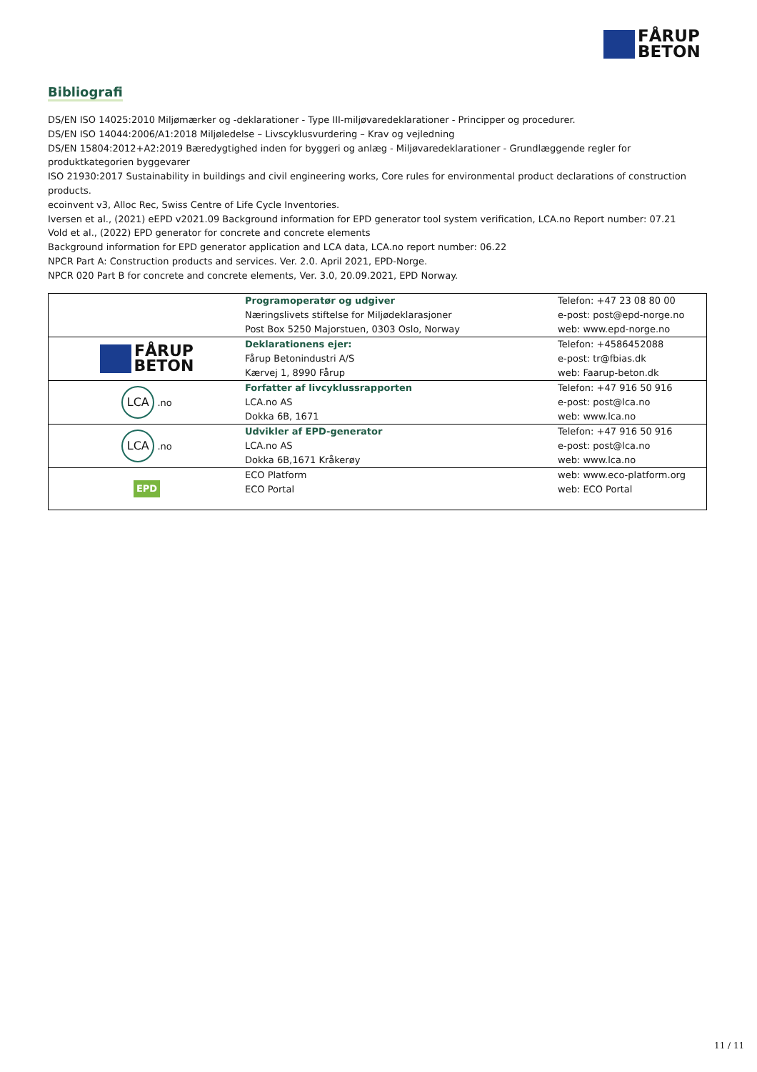FÅRUP
BETON
Bibliografi
DS/EN ISO 14025:2010 Miljømærker og -deklarationer - Type III-miljøvaredeklarationer - Principper og procedurer.
DS/EN ISO 14044:2006/A1:2018 Miljøledelse – Livscyklusvurdering – Krav og vejledning
DS/EN 15804:2012+A2:2019 Bæredygtighed inden for byggeri og anlæg - Miljøvaredeklarationer - Grundlæggende regler for produktkategorien byggevarer
ISO 21930:2017 Sustainability in buildings and civil engineering works, Core rules for environmental product declarations of construction products.
ecoinvent v3, Alloc Rec, Swiss Centre of Life Cycle Inventories.
Iversen et al., (2021) eEPD v2021.09 Background information for EPD generator tool system verification, LCA.no Report number: 07.21
Vold et al., (2022) EPD generator for concrete and concrete elements
Background information for EPD generator application and LCA data, LCA.no report number: 06.22
NPCR Part A: Construction products and services. Ver. 2.0. April 2021, EPD-Norge.
NPCR 020 Part B for concrete and concrete elements, Ver. 3.0, 20.09.2021, EPD Norway.
| | Programoperatør og udgiver Næringslivets stiftelse for Miljødeklarasjoner Post Box 5250 Majorstuen, 0303 Oslo, Norway | Telefon: +47 23 08 80 00 e-post: post@epd-norge.no web: www.epd-norge.no |
| FÅRUP BETON | Deklarationens ejer: Fårup Betonindustri A/S Kærvej 1, 8990 Fårup | Telefon: +4586452088 e-post: tr@fbias.dk web: Faarup-beton.dk |
| LCA .no | Forfatter af livcyklussrapporten LCA.no AS Dokka 6B, 1671 | Telefon: +47 916 50 916 e-post: post@lca.no web: www.lca.no |
| LCA .no | Udvikler af EPD-generator LCA.no AS Dokka 6B,1671 Kråkerøy | Telefon: +47 916 50 916 e-post: post@lca.no web: www.lca.no |
| EPD | ECO Platform ECO Portal | web: www.eco-platform.org web: ECO Portal |
11 / 11